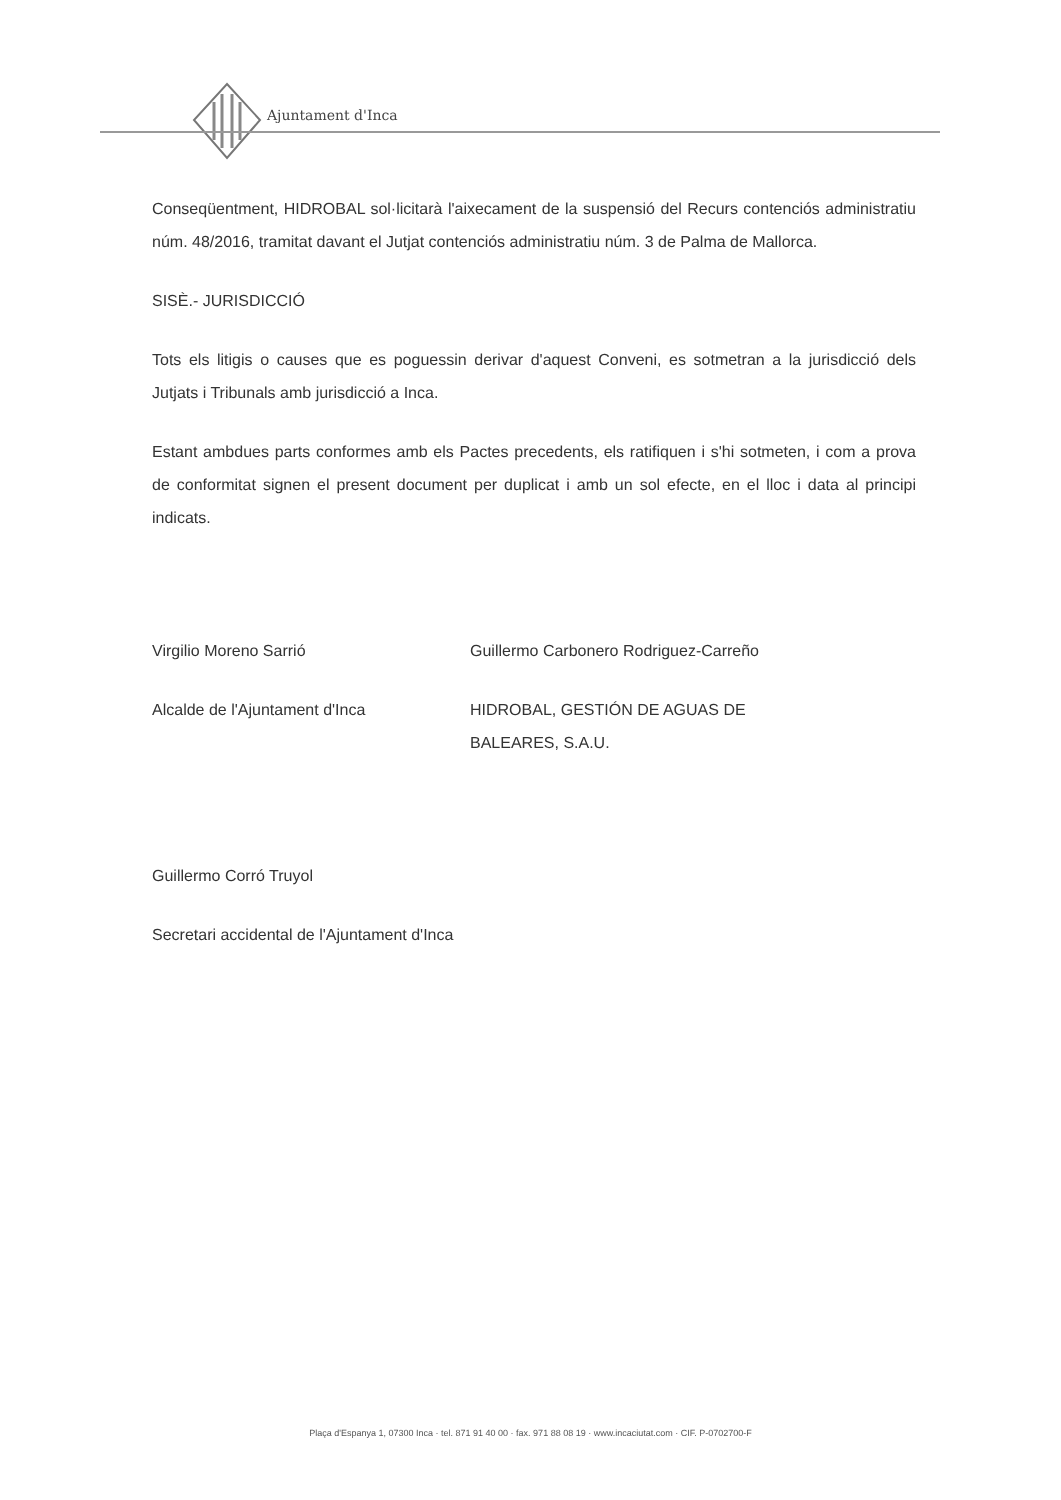Ajuntament d'Inca
Conseqüentment, HIDROBAL sol·licitarà l'aixecament de la suspensió del Recurs contenciós administratiu núm. 48/2016, tramitat davant el Jutjat contenciós administratiu núm. 3 de Palma de Mallorca.
SISÈ.- JURISDICCIÓ
Tots els litigis o causes que es poguessin derivar d'aquest Conveni, es sotmetran a la jurisdicció dels Jutjats i Tribunals amb jurisdicció a Inca.
Estant ambdues parts conformes amb els Pactes precedents, els ratifiquen i s'hi sotmeten, i com a prova de conformitat signen el present document per duplicat i amb un sol efecte, en el lloc i data al principi indicats.
Virgilio Moreno Sarrió Guillermo Carbonero Rodriguez-Carreño
Alcalde de l'Ajuntament d'Inca HIDROBAL, GESTIÓN DE AGUAS DE BALEARES, S.A.U.
Guillermo Corró Truyol
Secretari accidental de l'Ajuntament d'Inca
Plaça d'Espanya 1, 07300 Inca · tel. 871 91 40 00 · fax. 971 88 08 19 · www.incaciutat.com · CIF. P-0702700-F